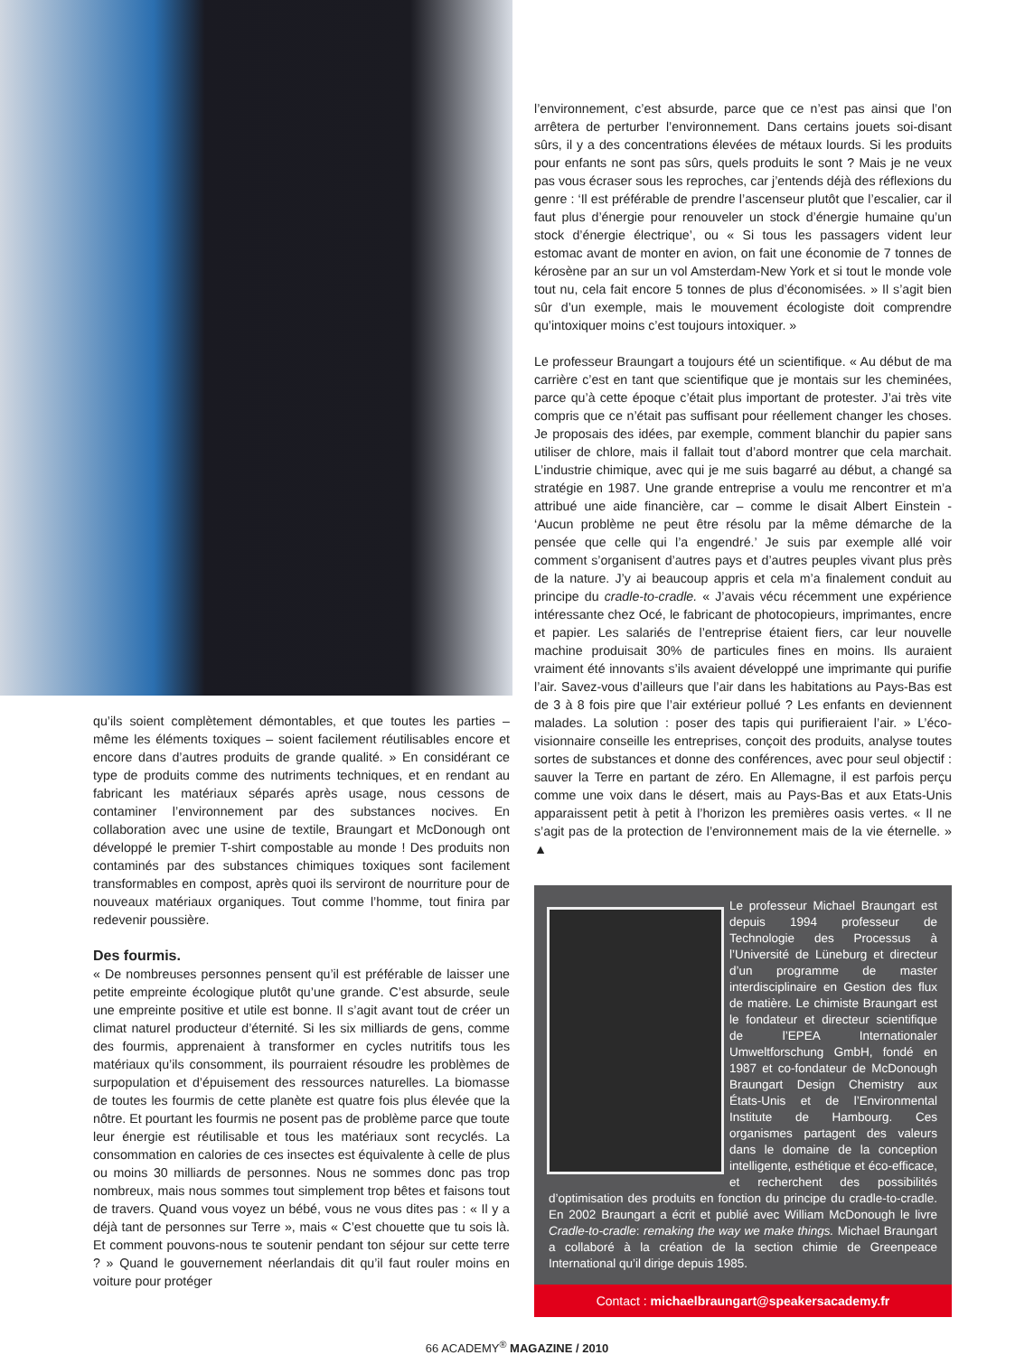qu’ils soient complètement démontables, et que toutes les parties – même les éléments toxiques – soient facilement réutilisables encore et encore dans d’autres produits de grande qualité. » En considérant ce type de produits comme des nutriments techniques, et en rendant au fabricant les matériaux séparés après usage, nous cessons de contaminer l’environnement par des substances nocives. En collaboration avec une usine de textile, Braungart et McDonough ont développé le premier T-shirt compostable au monde ! Des produits non contaminés par des substances chimiques toxiques sont facilement transformables en compost, après quoi ils serviront de nourriture pour de nouveaux matériaux organiques. Tout comme l’homme, tout finira par redevenir poussière.
Des fourmis.
« De nombreuses personnes pensent qu’il est préférable de laisser une petite empreinte écologique plutôt qu’une grande. C’est absurde, seule une empreinte positive et utile est bonne. Il s’agit avant tout de créer un climat naturel producteur d’éternité. Si les six milliards de gens, comme des fourmis, apprenaient à transformer en cycles nutritifs tous les matériaux qu’ils consomment, ils pourraient résoudre les problèmes de surpopulation et d’épuisement des ressources naturelles. La biomasse de toutes les fourmis de cette planète est quatre fois plus élevée que la nôtre. Et pourtant les fourmis ne posent pas de problème parce que toute leur énergie est réutilisable et tous les matériaux sont recyclés. La consommation en calories de ces insectes est équivalente à celle de plus ou moins 30 milliards de personnes. Nous ne sommes donc pas trop nombreux, mais nous sommes tout simplement trop bêtes et faisons tout de travers. Quand vous voyez un bébé, vous ne vous dites pas : « Il y a déjà tant de personnes sur Terre », mais « C’est chouette que tu sois là. Et comment pouvons-nous te soutenir pendant ton séjour sur cette terre ? » Quand le gouvernement néerlandais dit qu’il faut rouler moins en voiture pour protéger
l’environnement, c’est absurde, parce que ce n’est pas ainsi que l’on arrêtera de perturber l’environnement. Dans certains jouets soi-disant sûrs, il y a des concentrations élevées de métaux lourds. Si les produits pour enfants ne sont pas sûrs, quels produits le sont ? Mais je ne veux pas vous écraser sous les reproches, car j’entends déjà des réflexions du genre : ‘Il est préférable de prendre l’ascenseur plutôt que l’escalier, car il faut plus d’énergie pour renouveler un stock d’énergie humaine qu’un stock d’énergie électrique’, ou « Si tous les passagers vident leur estomac avant de monter en avion, on fait une économie de 7 tonnes de kérosène par an sur un vol Amsterdam-New York et si tout le monde vole tout nu, cela fait encore 5 tonnes de plus d’économisées. » Il s’agit bien sûr d’un exemple, mais le mouvement écologiste doit comprendre qu’intoxiquer moins c’est toujours intoxiquer. »
Le professeur Braungart a toujours été un scientifique. « Au début de ma carrière c’est en tant que scientifique que je montais sur les cheminées, parce qu’à cette époque c’était plus important de protester. J’ai très vite compris que ce n’était pas suffisant pour réellement changer les choses. Je proposais des idées, par exemple, comment blanchir du papier sans utiliser de chlore, mais il fallait tout d’abord montrer que cela marchait. L’industrie chimique, avec qui je me suis bagarré au début, a changé sa stratégie en 1987. Une grande entreprise a voulu me rencontrer et m’a attribué une aide financière, car – comme le disait Albert Einstein - ‘Aucun problème ne peut être résolu par la même démarche de la pensée que celle qui l’a engendré.’ Je suis par exemple allé voir comment s’organisent d’autres pays et d’autres peuples vivant plus près de la nature. J’y ai beaucoup appris et cela m’a finalement conduit au principe du cradle-to-cradle. « J’avais vécu récemment une expérience intéressante chez Océ, le fabricant de photocopieurs, imprimantes, encre et papier. Les salariés de l’entreprise étaient fiers, car leur nouvelle machine produisait 30% de particules fines en moins. Ils auraient vraiment été innovants s’ils avaient développé une imprimante qui purifie l’air. Savez-vous d’ailleurs que l’air dans les habitations au Pays-Bas est de 3 à 8 fois pire que l’air extérieur pollué ? Les enfants en deviennent malades. La solution : poser des tapis qui purifieraient l’air. » L’éco-visionnaire conseille les entreprises, conçoit des produits, analyse toutes sortes de substances et donne des conférences, avec pour seul objectif : sauver la Terre en partant de zéro. En Allemagne, il est parfois perçu comme une voix dans le désert, mais au Pays-Bas et aux Etats-Unis apparaissent petit à petit à l’horizon les premières oasis vertes. « Il ne s’agit pas de la protection de l’environnement mais de la vie éternelle. » ▲
Le professeur Michael Braungart est depuis 1994 professeur de Technologie des Processus à l’Université de Lüneburg et directeur d’un programme de master interdisciplinaire en Gestion des flux de matière. Le chimiste Braungart est le fondateur et directeur scientifique de l’EPEA Internationaler Umweltforschung GmbH, fondé en 1987 et co-fondateur de McDonough Braungart Design Chemistry aux États-Unis et de l’Environmental Institute de Hambourg. Ces organismes partagent des valeurs dans le domaine de la conception intelligente, esthétique et éco-efficace, et recherchent des possibilités d’optimisation des produits en fonction du principe du cradle-to-cradle. En 2002 Braungart a écrit et publié avec William McDonough le livre Cradle-to-cradle: remaking the way we make things. Michael Braungart a collaboré à la création de la section chimie de Greenpeace International qu’il dirige depuis 1985.
Contact : michaelbraungart@speakersacademy.fr
66 ACADEMY<sup>®</sup> MAGAZINE / 2010